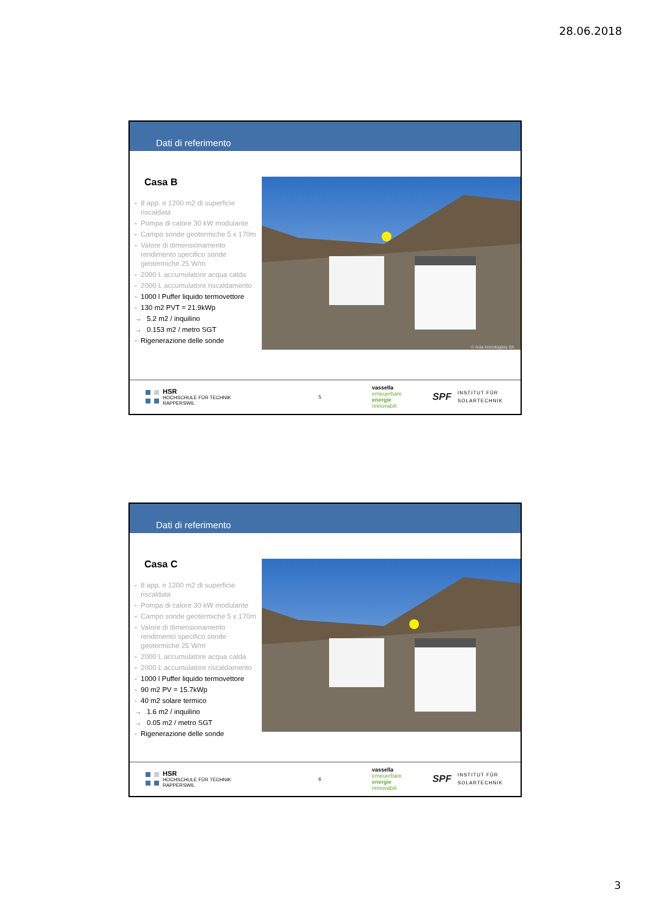28.06.2018
Dati di referimento
Casa B
- 8 app. e 1200 m2 di superficie riscaldata
- Pompa di calore 30 kW modulante
- Campo sonde geotermiche 5 x 170m
- Valore di dimensionamento rendimento specifico sonde geotermiche 25 W/m
- 2000 L accumulatore acqua calda
- 2000 L accumulatore riscaldamento
- 1000 l Puffer liquido termovettore
- 130 m2 PVT = 21.9kWp
→ 5.2 m2 / inquilino
→ 0.153 m2 / metro SGT
- Rigenerazione delle sonde
© Acla Immobiglias SA
HSR
HOCHSCHULE FÜR TECHNIK
RAPPERSWIL
5
vassella
erneuerbare
energie
rinnovabili
SPF
INSTITUT FÜR
SOLARTECHNIK
Dati di referimento
Casa C
- 8 app. e 1200 m2 di superficie riscaldata
- Pompa di calore 30 kW modulante
- Campo sonde geotermiche 5 x 170m
- Valore di dimensionamento rendimento specifico sonde geotermiche 25 W/m
- 2000 L accumulatore acqua calda
- 2000 L accumulatore riscaldamento
- 1000 l Puffer liquido termovettore
- 90 m2 PV = 15.7kWp
- 40 m2 solare termico
→ 1.6 m2 / inquilino
→ 0.05 m2 / metro SGT
- Rigenerazione delle sonde
HSR
HOCHSCHULE FÜR TECHNIK
RAPPERSWIL
6
vassella
erneuerbare
energie
rinnovabili
SPF
INSTITUT FÜR
SOLARTECHNIK
3